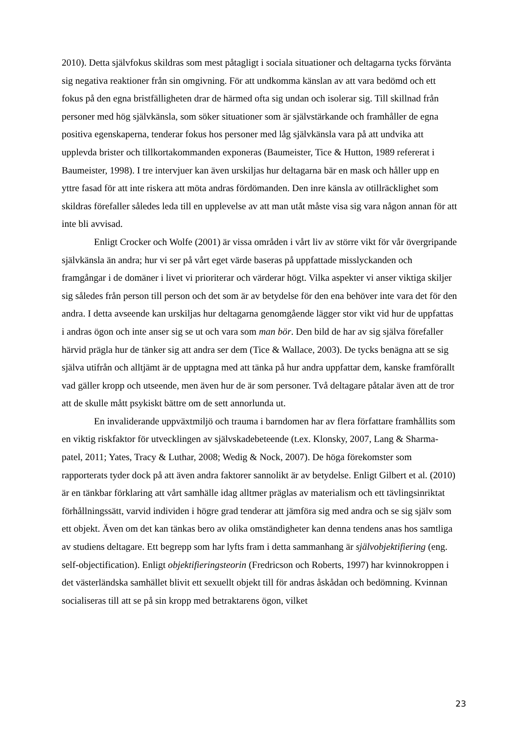2010). Detta självfokus skildras som mest påtagligt i sociala situationer och deltagarna tycks förvänta sig negativa reaktioner från sin omgivning. För att undkomma känslan av att vara bedömd och ett fokus på den egna bristfälligheten drar de härmed ofta sig undan och isolerar sig. Till skillnad från personer med hög självkänsla, som söker situationer som är självstärkande och framhåller de egna positiva egenskaperna, tenderar fokus hos personer med låg självkänsla vara på att undvika att upplevda brister och tillkortakommanden exponeras (Baumeister, Tice & Hutton, 1989 refererat i Baumeister, 1998). I tre intervjuer kan även urskiljas hur deltagarna bär en mask och håller upp en yttre fasad för att inte riskera att möta andras fördömanden. Den inre känsla av otillräcklighet som skildras förefaller således leda till en upplevelse av att man utåt måste visa sig vara någon annan för att inte bli avvisad.
Enligt Crocker och Wolfe (2001) är vissa områden i vårt liv av större vikt för vår övergripande självkänsla än andra; hur vi ser på vårt eget värde baseras på uppfattade misslyckanden och framgångar i de domäner i livet vi prioriterar och värderar högt. Vilka aspekter vi anser viktiga skiljer sig således från person till person och det som är av betydelse för den ena behöver inte vara det för den andra. I detta avseende kan urskiljas hur deltagarna genomgående lägger stor vikt vid hur de uppfattas i andras ögon och inte anser sig se ut och vara som man bör. Den bild de har av sig själva förefaller härvid prägla hur de tänker sig att andra ser dem (Tice & Wallace, 2003). De tycks benägna att se sig själva utifrån och alltjämt är de upptagna med att tänka på hur andra uppfattar dem, kanske framförallt vad gäller kropp och utseende, men även hur de är som personer. Två deltagare påtalar även att de tror att de skulle mått psykiskt bättre om de sett annorlunda ut.
En invaliderande uppväxtmiljö och trauma i barndomen har av flera författare framhållits som en viktig riskfaktor för utvecklingen av självskadebeteende (t.ex. Klonsky, 2007, Lang & Sharma-patel, 2011; Yates, Tracy & Luthar, 2008; Wedig & Nock, 2007). De höga förekomster som rapporterats tyder dock på att även andra faktorer sannolikt är av betydelse. Enligt Gilbert et al. (2010) är en tänkbar förklaring att vårt samhälle idag alltmer präglas av materialism och ett tävlingsinriktat förhållningssätt, varvid individen i högre grad tenderar att jämföra sig med andra och se sig själv som ett objekt. Även om det kan tänkas bero av olika omständigheter kan denna tendens anas hos samtliga av studiens deltagare. Ett begrepp som har lyfts fram i detta sammanhang är självobjektifiering (eng. self-objectification). Enligt objektifieringsteorin (Fredricson och Roberts, 1997) har kvinnokroppen i det västerländska samhället blivit ett sexuellt objekt till för andras åskådan och bedömning. Kvinnan socialiseras till att se på sin kropp med betraktarens ögon, vilket
23